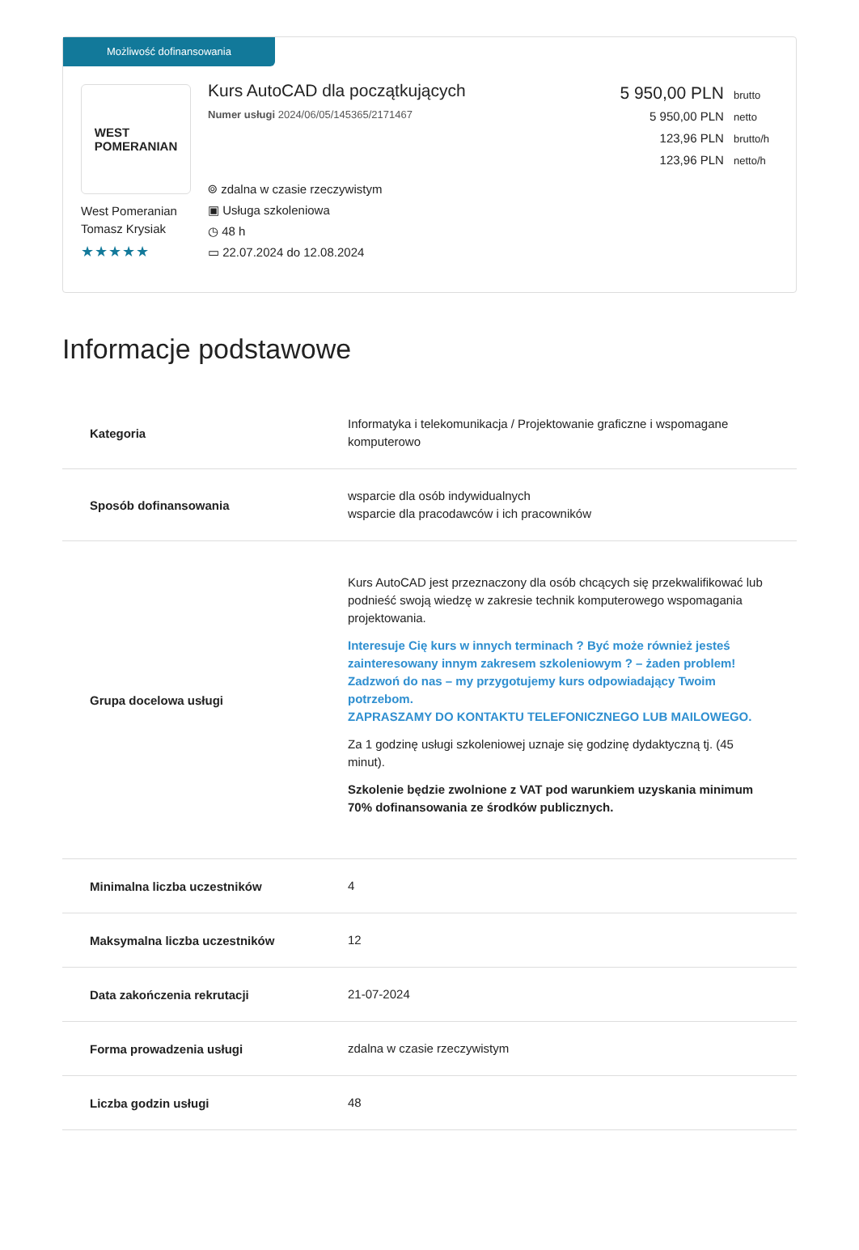Możliwość dofinansowania
WEST
POMERANIAN
West Pomeranian
Tomasz Krysiak
★★★★★
Kurs AutoCAD dla początkujących
Numer usługi 2024/06/05/145365/2171467
⌾ zdalna w czasie rzeczywistym
▣ Usługa szkoleniowa
◷ 48 h
▭ 22.07.2024 do 12.08.2024
5 950,00 PLN brutto
5 950,00 PLN netto
123,96 PLN brutto/h
123,96 PLN netto/h
Informacje podstawowe
| Kategoria | Informatyka i telekomunikacja / Projektowanie graficzne i wspomagane komputerowo |
| Sposób dofinansowania | wsparcie dla osób indywidualnych wsparcie dla pracodawców i ich pracowników |
| Grupa docelowa usługi | Kurs AutoCAD jest przeznaczony dla osób chcących się przekwalifikować lub podnieść swoją wiedzę w zakresie technik komputerowego wspomagania projektowania. Interesuje Cię kurs w innych terminach ? Być może również jesteś zainteresowany innym zakresem szkoleniowym ? – żaden problem! Zadzwoń do nas – my przygotujemy kurs odpowiadający Twoim potrzebom. ZAPRASZAMY DO KONTAKTU TELEFONICZNEGO LUB MAILOWEGO. Za 1 godzinę usługi szkoleniowej uznaje się godzinę dydaktyczną tj. (45 minut). Szkolenie będzie zwolnione z VAT pod warunkiem uzyskania minimum 70% dofinansowania ze środków publicznych. |
| Minimalna liczba uczestników | 4 |
| Maksymalna liczba uczestników | 12 |
| Data zakończenia rekrutacji | 21-07-2024 |
| Forma prowadzenia usługi | zdalna w czasie rzeczywistym |
| Liczba godzin usługi | 48 |